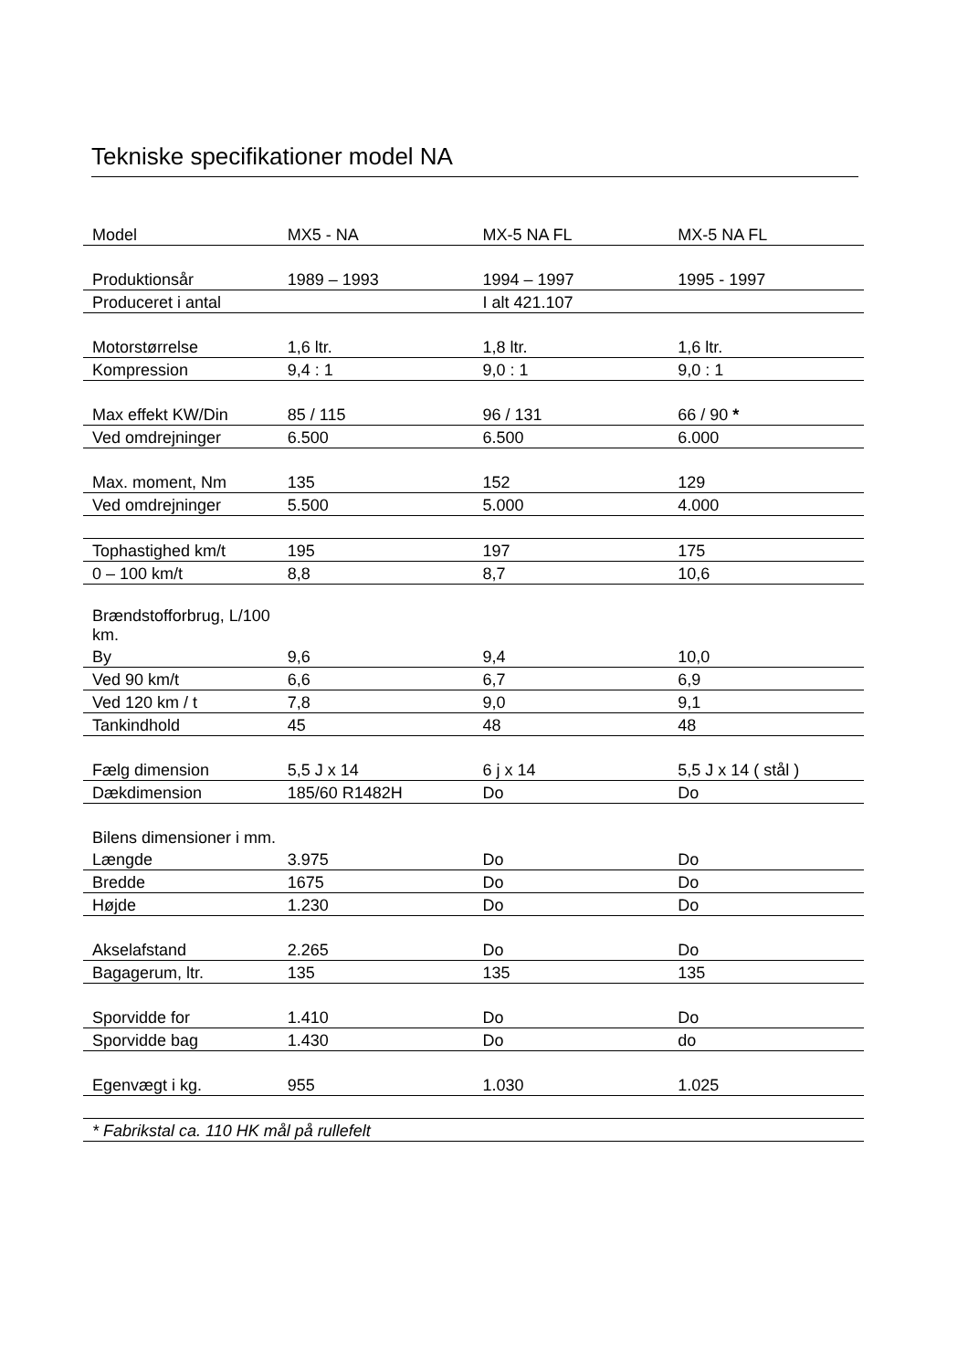Tekniske specifikationer model NA
| Model | MX5 - NA | MX-5 NA FL | MX-5 NA FL |
| Produktionsår | 1989 – 1993 | 1994 – 1997 | 1995 - 1997 |
| Produceret i antal | | I alt 421.107 | |
| Motorstørrelse | 1,6 ltr. | 1,8 ltr. | 1,6 ltr. |
| Kompression | 9,4 : 1 | 9,0 : 1 | 9,0 : 1 |
| Max effekt KW/Din | 85 / 115 | 96 / 131 | 66 / 90 * |
| Ved omdrejninger | 6.500 | 6.500 | 6.000 |
| Max. moment, Nm | 135 | 152 | 129 |
| Ved omdrejninger | 5.500 | 5.000 | 4.000 |
| Tophastighed km/t | 195 | 197 | 175 |
| 0 – 100 km/t | 8,8 | 8,7 | 10,6 |
| Brændstofforbrug, L/100 km. | | | |
| By | 9,6 | 9,4 | 10,0 |
| Ved 90 km/t | 6,6 | 6,7 | 6,9 |
| Ved 120 km / t | 7,8 | 9,0 | 9,1 |
| Tankindhold | 45 | 48 | 48 |
| Fælg dimension | 5,5 J x 14 | 6 j x 14 | 5,5 J x 14 ( stål ) |
| Dækdimension | 185/60 R1482H | Do | Do |
| Bilens dimensioner i mm. | | | |
| Længde | 3.975 | Do | Do |
| Bredde | 1675 | Do | Do |
| Højde | 1.230 | Do | Do |
| Akselafstand | 2.265 | Do | Do |
| Bagagerum, ltr. | 135 | 135 | 135 |
| Sporvidde for | 1.410 | Do | Do |
| Sporvidde bag | 1.430 | Do | do |
| Egenvægt i kg. | 955 | 1.030 | 1.025 |
| * Fabrikstal ca. 110 HK mål på rullefelt | | | |